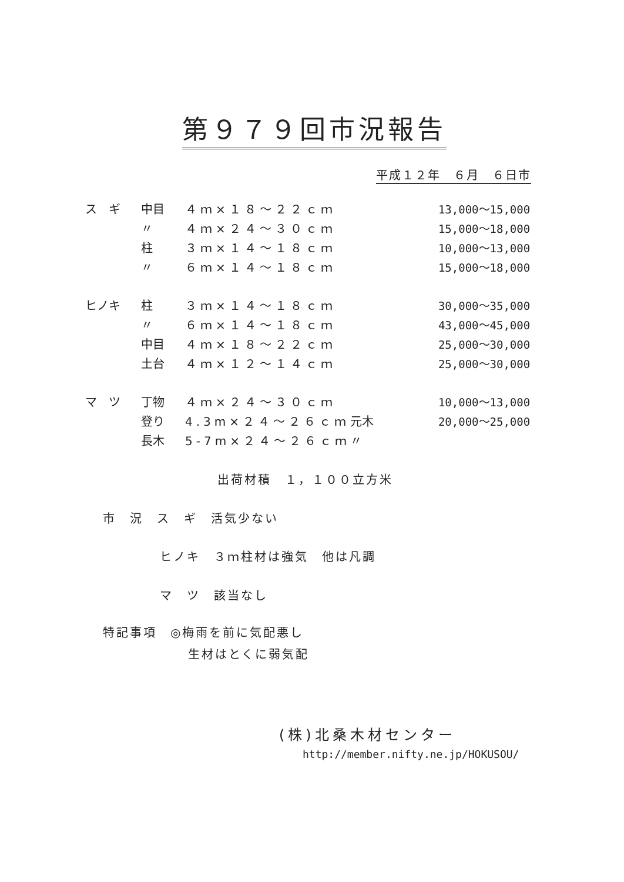第９７９回市況報告
平成１２年　６月　６日市
| ス ギ | 中目 | ４ｍ×１８～２２ｃｍ | | 13,000～15,000 |
| | 〃 | ４ｍ×２４～３０ｃｍ | | 15,000～18,000 |
| | 柱 | ３ｍ×１４～１８ｃｍ | | 10,000～13,000 |
| | 〃 | ６ｍ×１４～１８ｃｍ | | 15,000～18,000 |
| ヒノキ | 柱 | ３ｍ×１４～１８ｃｍ | | 30,000～35,000 |
| | 〃 | ６ｍ×１４～１８ｃｍ | | 43,000～45,000 |
| | 中目 | ４ｍ×１８～２２ｃｍ | | 25,000～30,000 |
| | 土台 | ４ｍ×１２～１４ｃｍ | | 25,000～30,000 |
| マ ツ | 丁物 | ４ｍ×２４～３０ｃｍ | | 10,000～13,000 |
| | 登り | 4.3m×２４～２６ｃｍ | 元木 | 20,000～25,000 |
| | 長木 | 5-7m×２４～２６ｃｍ | 〃 | |
出荷材積　１，１００立方米
市　況　ス　ギ　活気少ない
ヒノキ　３ｍ柱材は強気　他は凡調
マ　ツ　該当なし
特記事項　◎梅雨を前に気配悪し
生材はとくに弱気配
(株)北桑木材センター
http://member.nifty.ne.jp/HOKUSOU/